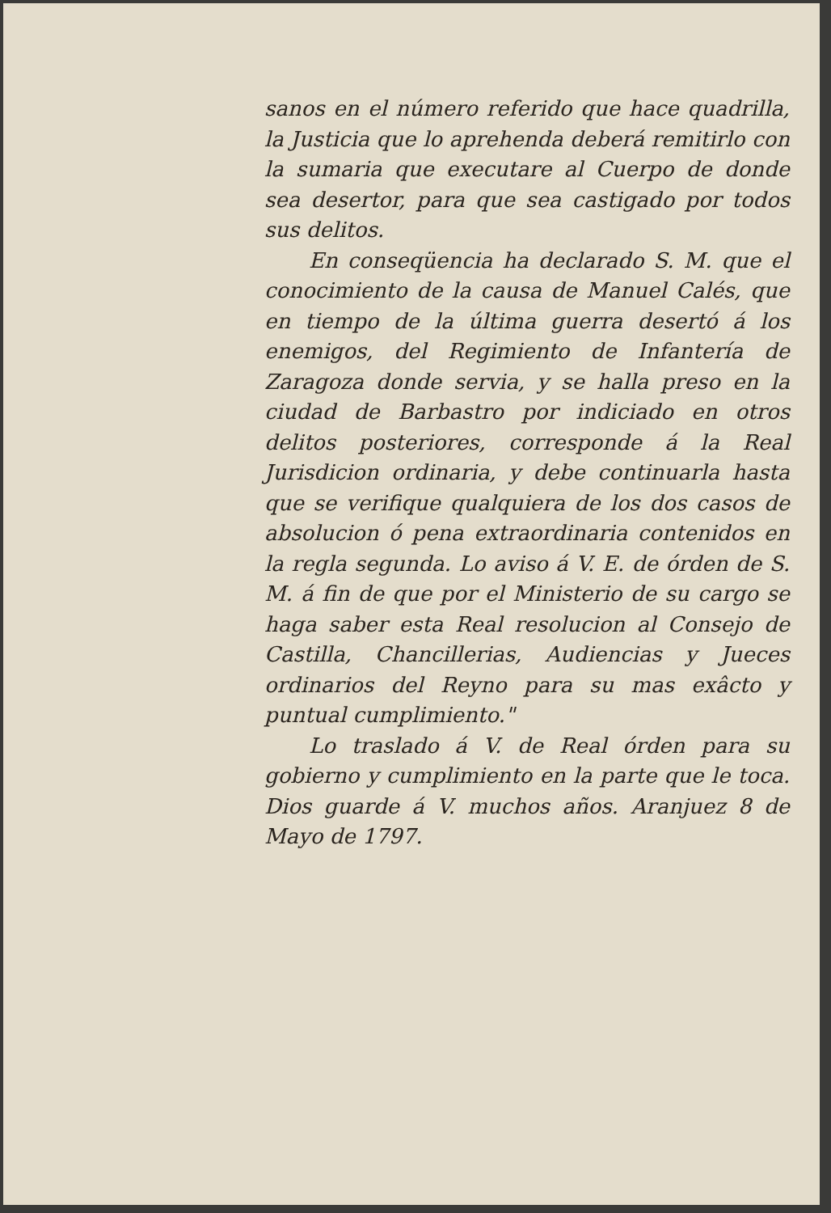sanos en el número referido que hace quadrilla, la Justicia que lo aprehenda deberá remitirlo con la sumaria que executare al Cuerpo de donde sea desertor, para que sea castigado por todos sus delitos.
En conseqüencia ha declarado S. M. que el conocimiento de la causa de Manuel Calés, que en tiempo de la última guerra desertó á los enemigos, del Regimiento de Infantería de Zaragoza donde servia, y se halla preso en la ciudad de Barbastro por indiciado en otros delitos posteriores, corresponde á la Real Jurisdicion ordinaria, y debe continuarla hasta que se verifique qualquiera de los dos casos de absolucion ó pena extraordinaria contenidos en la regla segunda. Lo aviso á V. E. de órden de S. M. á fin de que por el Ministerio de su cargo se haga saber esta Real resolucion al Consejo de Castilla, Chancillerias, Audiencias y Jueces ordinarios del Reyno para su mas exâcto y puntual cumplimiento."
Lo traslado á V. de Real órden para su gobierno y cumplimiento en la parte que le toca. Dios guarde á V. muchos años. Aranjuez 8 de Mayo de 1797.